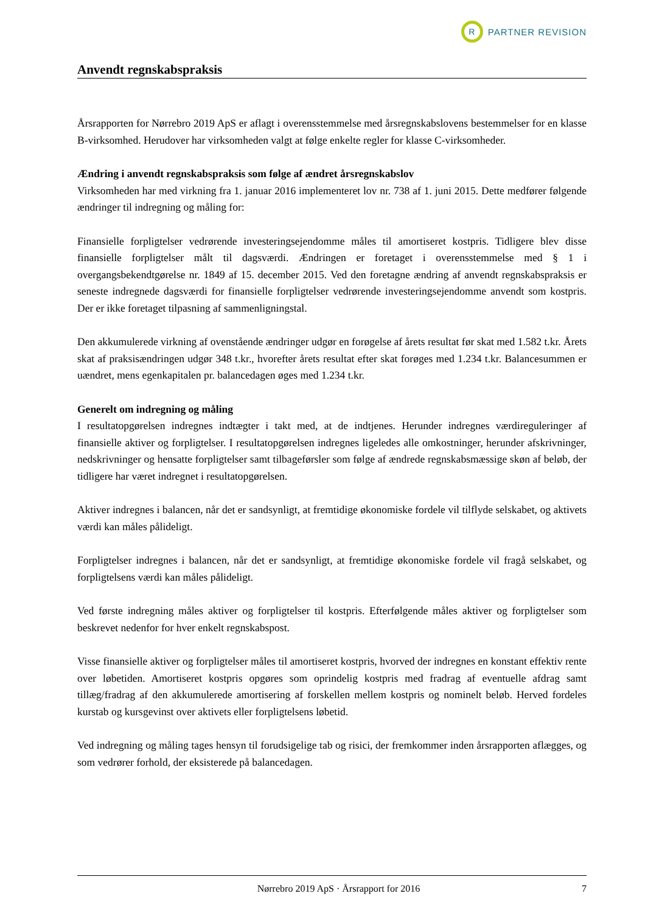R
PARTNER REVISION
Anvendt regnskabspraksis
Årsrapporten for Nørrebro 2019 ApS er aflagt i overensstemmelse med årsregnskabslovens bestemmelser for en klasse B-virksomhed. Herudover har virksomheden valgt at følge enkelte regler for klasse C-virksomheder.
Ændring i anvendt regnskabspraksis som følge af ændret årsregnskabslov
Virksomheden har med virkning fra 1. januar 2016 implementeret lov nr. 738 af 1. juni 2015. Dette medfører følgende ændringer til indregning og måling for:
Finansielle forpligtelser vedrørende investeringsejendomme måles til amortiseret kostpris. Tidligere blev disse finansielle forpligtelser målt til dagsværdi. Ændringen er foretaget i overensstemmelse med § 1 i overgangsbekendtgørelse nr. 1849 af 15. december 2015. Ved den foretagne ændring af anvendt regnskabspraksis er seneste indregnede dagsværdi for finansielle forpligtelser vedrørende investeringsejendomme anvendt som kostpris. Der er ikke foretaget tilpasning af sammenligningstal.
Den akkumulerede virkning af ovenstående ændringer udgør en forøgelse af årets resultat før skat med 1.582 t.kr. Årets skat af praksisændringen udgør 348 t.kr., hvorefter årets resultat efter skat forøges med 1.234 t.kr. Balancesummen er uændret, mens egenkapitalen pr. balancedagen øges med 1.234 t.kr.
Generelt om indregning og måling
I resultatopgørelsen indregnes indtægter i takt med, at de indtjenes. Herunder indregnes værdireguleringer af finansielle aktiver og forpligtelser. I resultatopgørelsen indregnes ligeledes alle omkostninger, herunder afskrivninger, nedskrivninger og hensatte forpligtelser samt tilbageførsler som følge af ændrede regnskabsmæssige skøn af beløb, der tidligere har været indregnet i resultatopgørelsen.
Aktiver indregnes i balancen, når det er sandsynligt, at fremtidige økonomiske fordele vil tilflyde selskabet, og aktivets værdi kan måles pålideligt.
Forpligtelser indregnes i balancen, når det er sandsynligt, at fremtidige økonomiske fordele vil fragå selskabet, og forpligtelsens værdi kan måles pålideligt.
Ved første indregning måles aktiver og forpligtelser til kostpris. Efterfølgende måles aktiver og forpligtelser som beskrevet nedenfor for hver enkelt regnskabspost.
Visse finansielle aktiver og forpligtelser måles til amortiseret kostpris, hvorved der indregnes en konstant effektiv rente over løbetiden. Amortiseret kostpris opgøres som oprindelig kostpris med fradrag af eventuelle afdrag samt tillæg/fradrag af den akkumulerede amortisering af forskellen mellem kostpris og nominelt beløb. Herved fordeles kurstab og kursgevinst over aktivets eller forpligtelsens løbetid.
Ved indregning og måling tages hensyn til forudsigelige tab og risici, der fremkommer inden årsrapporten aflægges, og som vedrører forhold, der eksisterede på balancedagen.
Nørrebro 2019 ApS · Årsrapport for 2016 7